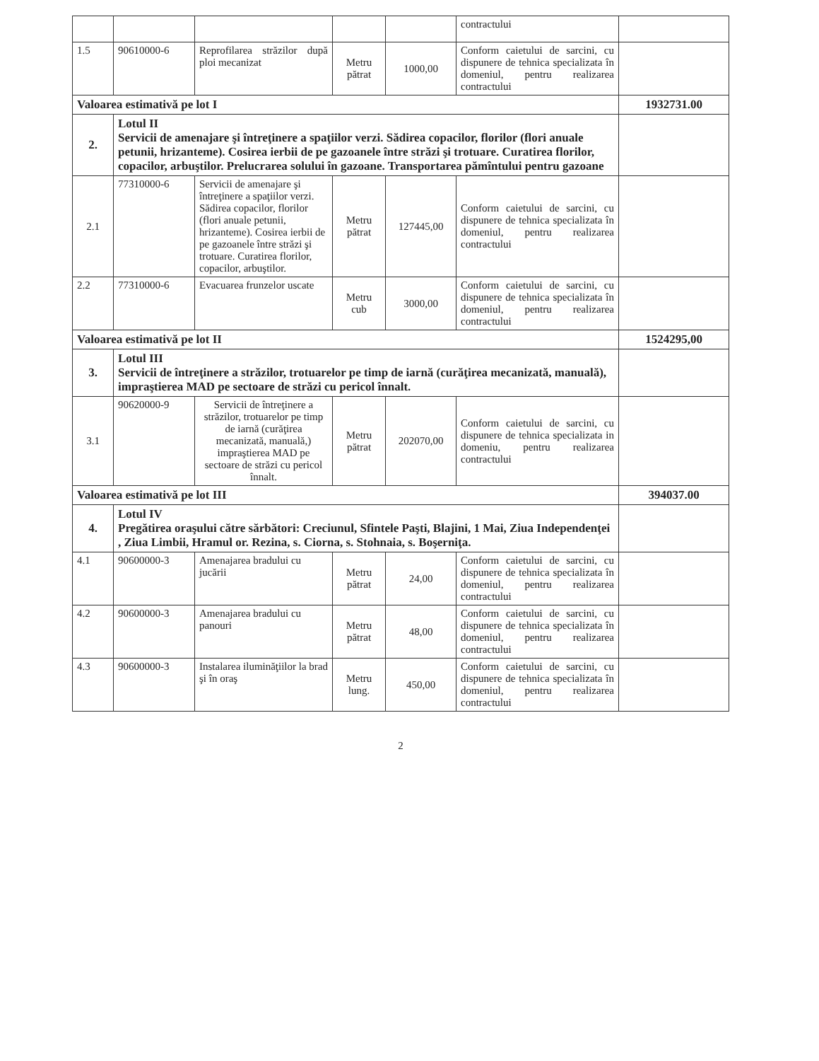| | | | | | contractului | |
| 1.5 | 90610000-6 | Reprofilarea străzilor după ploi mecanizat | Metru pătrat | 1000,00 | Conform caietului de sarcini, cu dispunere de tehnica specializata în domeniul, pentru realizarea contractului | |
| Valoarea estimativă pe lot I | | | | | | 1932731.00 |
| 2. | Lotul II Servicii de amenajare şi întreţinere a spaţiilor verzi. Sădirea copacilor, florilor (flori anuale petunii, hrizanteme). Cosirea ierbii de pe gazoanele între străzi şi trotuare. Curatirea florilor, copacilor, arbuştilor. Prelucrarea solului în gazoane. Transportarea pămîntului pentru gazoane | | | | | |
| 2.1 | 77310000-6 | Servicii de amenajare şi întreţinere a spaţiilor verzi. Sădirea copacilor, florilor (flori anuale petunii, hrizanteme). Cosirea ierbii de pe gazoanele între străzi şi trotuare. Curatirea florilor, copacilor, arbuştilor. | Metru pătrat | 127445,00 | Conform caietului de sarcini, cu dispunere de tehnica specializata în domeniul, pentru realizarea contractului | |
| 2.2 | 77310000-6 | Evacuarea frunzelor uscate | Metru cub | 3000,00 | Conform caietului de sarcini, cu dispunere de tehnica specializata în domeniul, pentru realizarea contractului | |
| Valoarea estimativă pe lot II | | | | | | 1524295,00 |
| 3. | Lotul III Servicii de întreţinere a străzilor, trotuarelor pe timp de iarnă (curăţirea mecanizată, manuală), impraştierea MAD pe sectoare de străzi cu pericol înnalt. | | | | | |
| 3.1 | 90620000-9 | Servicii de întreţinere a străzilor, trotuarelor pe timp de iarnă (curăţirea mecanizată, manuală,) impraştierea MAD pe sectoare de străzi cu pericol înnalt. | Metru pătrat | 202070,00 | Conform caietului de sarcini, cu dispunere de tehnica specializata in domeniu, pentru realizarea contractului | |
| Valoarea estimativă pe lot III | | | | | | 394037.00 |
| 4. | Lotul IV Pregătirea oraşului către sărbători: Creciunul, Sfintele Paşti, Blajini, 1 Mai, Ziua Independenţei , Ziua Limbii, Hramul or. Rezina, s. Ciorna, s. Stohnaia, s. Boşerniţa. | | | | | |
| 4.1 | 90600000-3 | Amenajarea bradului cu jucării | Metru pătrat | 24,00 | Conform caietului de sarcini, cu dispunere de tehnica specializata în domeniul, pentru realizarea contractului | |
| 4.2 | 90600000-3 | Amenajarea bradului cu panouri | Metru pătrat | 48,00 | Conform caietului de sarcini, cu dispunere de tehnica specializata în domeniul, pentru realizarea contractului | |
| 4.3 | 90600000-3 | Instalarea iluminăţiilor la brad şi în oraş | Metru lung. | 450,00 | Conform caietului de sarcini, cu dispunere de tehnica specializata în domeniul, pentru realizarea contractului | |
2